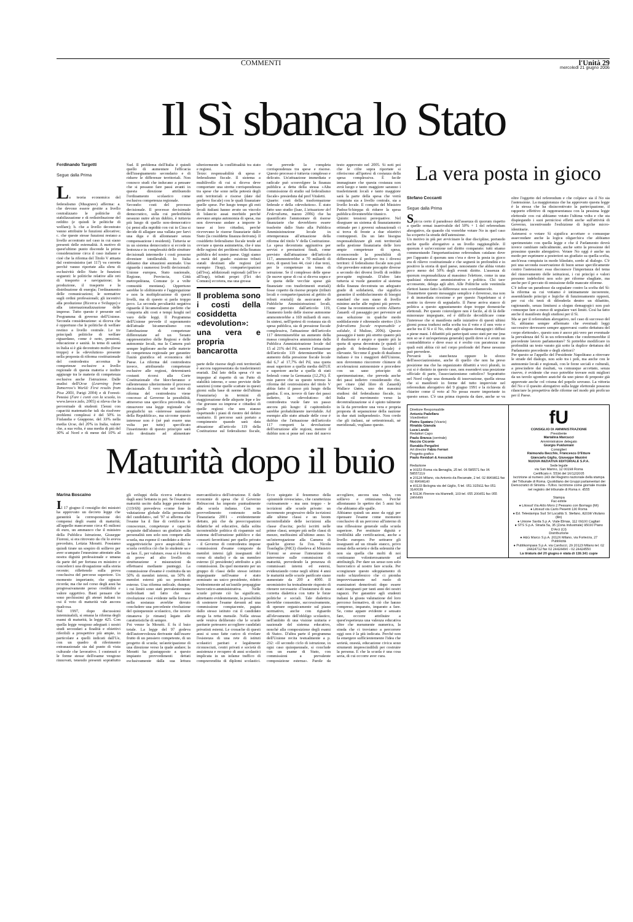COMMENTI l'Unità 29
mercoledì 21 giugno 2006
Il Sì sbanca lo Stato
Ferdinando Targetti
Segue dalla Prima
La teoria economica del federalismo (Musgrave) afferma: a. che devono essere gestite a livello centralizzato le politiche di stabilizzazione e di redistribuzione del reddito (e quindi le politiche di welfare); b. che a livello decentrato vanno attribuite le funzioni allocative; c. che queste stesse funzioni restano a livello accentrato nel caso in cui siano presenti delle esternalità. A motivo di quest'ultimo punto discende la prima considerazione circa il caso italiano e cioè che la riforma del Titolo V attuata dal centrosinistra (art 117) va corretta perché vanno riportate alla sfera di esclusività dello Stato le funzioni seguenti: le politiche relative alle reti di trasporto e navigazione; la produzione, il trasporto e la distribuzione di energia; l'ordinamento delle comunicazioni; le normative sugli ordini professionali; gli incentivi alla produzione (Ricerca e Sviluppo) e alla internazionalizzazione delle imprese. Tutto questo è presente nel Programma di governo dell'Unione. Seconda considerazione: si diceva che è opportuno che le politiche di welfare restino a livello centrale. Le tre principali politiche di welfare riguardano, come è noto, pensioni, educazione e sanità. In tema di sanità in Italia si è già decentrato molto (forse troppo) e la «devolution» presente nella proposta di riforma costituzionale del centrodestra accentua le competenze esclusive a livello regionale di questa materia e inoltre aggiunge tra le materie di competenza esclusiva anche l'istruzione. Dalle analisi dell'Ocse (Learning from Tomorrow's World: First results from Pisa 2003, Parigi 2004) e di Foresti-Pennisi (Fare i conti con la scuola, in www.lavoce.info, 2005) si rileva che la percentuale di studenti 15enni con capacità matematiche tali da risolvere problemi complessi è del 50% in Finlandia e Giappone, del 33% nella media Ocse, del 20% in Italia, valore che, a sua volta, è una media di più del 30% al Nord e di meno del 10% al Sud. Il problema dell'Italia è quindi quello di aumentare l'efficacia dell'insegnamento secondario e di ridurre le differenze territoriali. Non conosco studi che inducano a pensare che si possano fare passi avanti in questa direzione attribuendo l'ordinamento scolastico come esclusiva competenza regionale.
Secondo: costi del processo decisionale. Il processo decisionale democratico, sulla cui preferibilità nessuno nutre alcun dubbio, è tuttavia più lungo di quello non-democratico (si pensi alla rapidità con cui in Cina si decide di allagare una vallata per farvi una diga e di allontanare senza compensazione i residenti). Tuttavia se in un sistema democratico si eccede in lentezza e in complessità delle strutture decisionali intermedie i costi possono diventare intollerabili. In Italia abbiamo due situazioni anomale. Una riguarda i numerosi livelli decisionali: Unione europea, Stato nazionale, Regione, Provincia, Città metropolitana, Comune (e a volte comunità montana). Opportuno sarebbe lo sfoltimento e l'aggregazione e non la moltiplicazione di questi livelli, ma di questo si parla troppo poco. La seconda peculiarità negativa riguarda il bicameralismo perfetto che comporta alti costi e tempi lunghi nel varo delle leggi. Il Programma dell'Unione prevede il superamento dell'attuale bicameralismo con l'attribuzione di competenze differenziate ad un Senato rappresentativo delle Regioni e delle autonomie locali, ma la Camera può sempre legiferare anche nelle materie di competenza regionale per garantire l'unità giuridica ed economica del Paese. La riforma del centrodestra invece, attribuendo competenze esclusive alle regioni, determinerà costanti ricorsi alla Corte Costituzionale che bloccheranno e rallenteranno ulteriormente il processo decisionale. È vero che nel testo di riforma del centrodestra viene concesso al Governo la possibilità, attraverso una specifica procedura, di rimuovere una legge regionale che pregiudichi un «interesse nazionale della Repubblica», ma siccome questo interesse non è (né può essere una volta per tutte) specificato l'inserimento di questo principio sarà solo destinato ad alimentare ulteriormente la conflittualità tra stato e regioni.
Terzo: responsabilità di spesa e federalismo fiscale. Il sistema a multilivello di cui si diceva deve comportare una stretta corrispondenza tra spese che sono nella potestà degli enti territoriali e risorse (date dal prelievo fiscale) con le quali finanziare quelle spese. Per lungo tempo gli enti locali italiani hanno avuto un vincolo di bilancio assai morbido perché avevano ampia autonomia di spesa, ma non dovevano andare a imporre le tasse ai loro cittadini, perché ricevevano le risorse finanziarie dallo Stato (la cosiddetta finanza derivata). Il cosiddetto federalismo fiscale tende ad ovviare a questa asimmetria, che è una delle ragioni dei problemi della finanza pubblica del nostro paese. Oggi siamo a metà del guado: esistono tributi statali destinati alle regioni (ad esempio l'Irap), compartecipazioni (all'Iva), addizionali regionali (all'Ire e all'Irap), tributi propri (l'Ici dei Comuni) eccetera, ma una grossa
Il problema sono i costi della cosiddetta «devolution»: una vera e propria bancarotta
parte delle risorse degli enti territoriali è ancora rappresentata da trasferimenti erariali. Dal lato della spesa c'è un impegno al rispetto di un Patto di stabilità interno, e sono previste delle sanzioni (come quelle scattate in questi giorni sulla base di norme dell'ultima Finanziaria) in termini di maggiorazione delle aliquote Irpe e Ire che gravano su imprese e cittadini di quelle regioni che non stanno rispettando i piani di rientro del debito sanitario. Il percorso sarà portato a compimento quando sarà data attuazione all'articolo 119 della Costituzione sul federalismo fiscale, che prevede la completa corrispondenza tra spese e risorse. Questo processo è tuttavia complesso e delicato. Un'attuazione immediata e radicale può sconvolgere la finanza pubblica a detta della stessa «Alta commissione di studio sul federalismo fiscale» presieduta dal prof Vitaletti.
Quarto: costi della trasformazione federale e della «devolution». È stato fatto uno studio (Isae, L'attuazione del Federalismo, marzo 2006) che ha quantificato l'ammontare di risorse finanziarie che dovrebbero essere trasferite dallo Stato alla Pubblica Amministrazione locale in ottemperanza all'attuazione della riforma del titolo V della Costituzione. La spesa decentrata aggiuntiva per servizi e prestazioni finali, come previsto dall'attuazione dell'articolo 117, ammonterebbe a 70 miliardi di euro, di questi ben 44, cioè i due terzi, per le competenze in tema di istruzione. Se il complesso delle spese (le nuove spese di cui si diceva sopra e le quota delle vecchie spese già finanziate con trasferimenti erariali) fosse coperto da risorse proprie (tributi locali o compartecipazioni al gettito di tributi erariali) da assicurare alle Pubbliche Amministrazioni locali, come previsto dall'articolo 119, l'aumento lordo delle risorse autonome ammonterebbe a 169 miliardi di euro. In sintesi, nell'ipotesi di costanza sia di spesa pubblica, sia di pressione fiscale complessiva, l'attuazione dell'articolo 117 determinerebbe un aumento della massa complessiva amministrata dalla Pubblica Amministrazione locale dal 15 al 21% del Pil, mentre l'attuazione dell'articolo 119 determinerebbe un aumento della pressione fiscale locale dal 6,7 al 17,7% del Pil, una quota assai superiore a quella media dell'UE e superiore anche a quella di stati federali come la Germania (12,2%). È mio parere che su questo terreno la riforma del centrosinistra del titolo V abbia fatto il passo più lungo della gamba. E ora, invece di fare dei passi indietro, la «devolution» del centrodestra vuole fare un passo ancora più lungo: il capitombolo sarebbe probabilmente inevitabile. Ad esempio allo stato attuale delle cose è dubbio che l'attuazione dell'articolo 117 comporti la devoluzione dell'istruzione alle regioni, mentre il dubbio non si pone nel caso del nuovo testo approvato nel 2005. Si noti poi che le cifre sopra riportate si riferiscono all'ipotesi di costanza della spesa complessiva. È facile immaginare che questa costanza non avrà luogo e tanto maggiore saranno i trasferimenti locali e tanto maggiore sarà la parte della spesa che verrà compiuta sia a livello centrale, sia a livello locale. Il compito del Ministro Padoa-Schioppa di ridurre la spesa pubblica diventerebbe titanico.
Quinto: tensioni perequative. Nel disegnare un sistema di finanziamento ottimale per i governi subnazionali ci si trova di fronte a due obiettivi contrapposti. Da un lato bisogna responsabilizzare gli enti territoriali nella gestione finanziaria delle loro ampie competenze di spesa, riconoscendo la possibilità di differenziare il prelievo tra i diversi territori: il federalismo fiscale non può che prevedere entrate procapite diverse a secondo dei diversi livelli di reddito procapite regionale. D'altro lato tuttavia si vuole garantire al sistema della finanza decentrata un adeguato grado di solidarietà, che significa garantire il soddisfacimento di bisogni standard che non siano di livello minimo anche alle regioni più povere. Come ha recentemente scritto Alberto Zanardi «il passaggio per pervenire ad una soluzione in qualche modo soddisfacente è oltremodo stretto» (Un federalismo fiscale responsabile e solidale, il Mulino, 2006). Questo passaggio è tanto più stretto quanto più il dualismo è ampio e quanto più la quota di spesa decentrata (e quindi il grado di federalismo fiscale) è rilevante. Siccome il grado di dualismo italiano è tra i maggiori dell'Unione, non dovremmo rincorrere chimere di accelerazioni autonomiste e procedere con un sano principio di sperimentazione, che preveda anche dei passi indietro considerando che, per citare (dal libro di Zanardi) Wallace Oates, uno dei massimi studiosi del federalismo fiscale, in Italia «il movimento verso la decentralizzazione si è spinto talmente in là da prevedere una vera e propria proposta di separazione della nazione in due stati indipendenti». Non credo che gli italiani, né settentrionali, né meridionali, vogliano questo.
Maturità dopo il buio
Marina Boscaino
Il 17 giugno il consiglio dei ministri ha approvato un decreto legge che garantirà la corresponsione dei compensi degli esami di maturità; all'appello mancavano circa 45 milioni di euro, un ammanco che il ministro della Pubblica Istruzione, Giuseppe Fioroni, si era ritrovato da chi lo aveva preceduto, Letizia Moratti. Possiamo quindi tirare un sospiro di sollievo per aver scampato l'ennesimo attentato alla nostra dignità professionale e umana da parte del per fortuna ex ministro e concederci una divagazione sulla storia recente; riflettendo sulla prova conclusiva del percorso superiore. Un momento importante, che ognuno ricorda; ma che nel corso degli anni ha progressivamente perso credibilità e valore oggettivo. Basti pensare che sono pochissimi gli atenei italiani in cui il voto di maturità vale ancora qualcosa.
Nel 1997, dopo discussioni interminabili, si emana la riforma degli esami di maturità, la legge 425. Con quella legge vengono adeguati i nostri studi secondari a finalità e obiettivi riferibili a prospettive più ampie, in particolare a quelli indicati dall'Ue, con un quadro di riferimento extranazionale sia dal punto di vista culturale che lavorativo. I contenuti e le forme stesse dell'esame vengono rinnovati, tenendo presenti soprattutto gli sviluppi della ricerca educativa dagli anni Settanta in poi. Se l'esame di maturità uscito dalla legge precedente (119/69) prevedeva «come fine la valutazione globale della personalità del candidato», nel '97 si afferma che l'esame ha il fine di certificare le conoscenze, competenze e capacità acquisite dall'alunno: un giudizio sulla personalità non solo non compete alla scuola, ma espone il candidato a derive soggettivistiche poco auspicabili; la scuola certifica ciò che lo studente sa e sa fare. E, per valutare, essa si è fornita di prove ad alto livello di strutturazione e misurazioni da effettuarsi mediante punteggi. La commissione d'esame è costituita da un 50% di membri interni, un 50% di membri esterni più un presidente esterno. Una riforma radicale, dunque, i cui limiti sono stati prevalentemente individuati nel fatto che una rivoluzione così evidente nella forma e nella sostanza avrebbe dovuto concludere una precedente rivoluzione del quinquennio scolastico, che invece rimaneva (e rimane) legato alle caratteristiche di sempre.
Poi venne la Moratti. E fu il buio totale. La legge del 97 godeva dell'autorevolezza derivante dall'essere frutto di un pensiero competente, di un progetto di scuola; un'anticipazione di una direzione verso la quale andare; la Moratti ha giustapposto a questo impianto provvedimenti dettati esclusivamente dalla sua lettura mercantilistica dell'istruzione. E dalle economie di spesa che il Governo Belrusconi ha imposto puntualmente alla scuola italiana. Con un provvedimento contenuto nella Finanziaria 2001 - evidentemente dettato, più che da preoccupazioni didattiche ed educative, dalla solita incontenibile politica di risparmio sul sistema dell'istruzione pubblico e dai consueti favoritismi per quello privato - il Governo di centrodestra impose commissioni d'esame composte da membri interni (gli insegnanti del corso di studio) e da un membro esterno (il presidente) attribuito a più commissioni. Da quel momento per un gruppo di classi dello stesso istituto impegnante nell'esame è stato nominato un unico presidente, ridotto evidentemente ad un'inutile propaggine burocratico-amministrativa. Nelle scuole private ciò ha significato, altrettanto evidentemente, la possibilità di sostenere l'esame davanti ad una commissione compiacente, pagata dallo stesso istituto cui il candidato eroga la retta mensile. Nella stessa sede veniva deliberato che le scuole paritarie potessero accogliere candidati privatisti esterni. Le cronache di questi anni si sono fatte carico di rivelare l'esistenza di una rete di istituti scolastici paritari e legalmente riconosciuti, centri privati e società di assistenza e recupero di anni scolastici implicata in un infame traffico di compravendita di diplomi scolastici. Ecco spiegato il fenomeno della «piramide rovesciata», che caratterizza curiosamente - ma non troppo - le iscrizioni alle scuole private: un incremento progressivo delle iscrizioni alle ultime classi e un boom incontrollabile delle iscrizioni alla classe d'uscita; pochi iscritti nelle prime classi, sempre più nelle classi di mezzo, moltissimi all'ultimo anno. In un'interrogazione alla Camera di qualche giorno fa l'on. Nicola Tranfaglia (PdCI) chiedeva al Ministro Fioroni se avesse l'intenzione di intervenire sulle commissioni di maturità, prevedendo la presenza di commissari interni ed esterni, evidenziando come negli ultimi 4 anni le maturità nelle scuole parificate siano aumentate da 200 a 4000. Il neoministro ha testualmente risposto di ritenere necessario «l'instaurarsi di una corretta dialettica con tutte le forze politiche e sociali. Tale dialettica dovrebbe consentire, successivamente, di operare organicamente sul piano normativo, anche con riguardo all'elevamento dell'obbligo scolastico, nell'ambito di una visione unitaria e nazionale del sistema educativo, nonché alla composizione degli esami di Stato». D'altra parte il programma dell'Unione recita testualmente a p. 232: «Il secondo ciclo di istruzione, in ogni caso quinquennale, si conclude con un esame di Stato, con commissioni a prevalente composizione esterna». Parole da accogliere, ancora una volta, con sollievo e ottimismo. Perché allontanano lo spettro dei 5 anni bui che abbiamo alle spalle.
Abbiamo quindi un anno da oggi per ripensare l'esame come momento conclusivo di un percorso all'interno di una riflessione generale sulla scuola superiore. Per restituire dignità e credibilità alle certificazioni, anche a livello europeo. Per sottrarre gli insegnanti ad un rituale stanco, privo ormai della serietà e della solennità che non sia quella che molti di noi continuano volonterosamente ad attribuirgli. Per dare un senso non solo burocratico al nostro fare scuola. Per scongiurare questo sdoppiamento di ruolo schizofrenico che ci piomba improvvisamente nel ruolo di esaminatori demotivati dopo essere stati insegnanti per tanti anni dei nostri ragazzi. Per garantire agli studenti italiani la giusta valutazione del loro percorso formativo, di ciò che hanno compreso, imparato, imparato a fare. Se, come appare evidente e sensato fare, occorre attribuire a quest'esperienza una valenza educativa oltre che meramente numerica, la strada che ci troviamo a percorrere oggi non è la più indicata. Perché non fa emergere sufficientemente l'idea che serietà, onestà, educazione civica sono strumenti imprescindibili per costruire la persona. E che la scuola è una cosa seria, di cui occorre aver cura.
La vera posta in gioco
Stefano Ceccanti
Segue dalla Prima
Spicca certo il paradosso dell'assenza di quorum rispetto a quello ormai inarrivabile del 50% + 1 del referendum abrogativo, da quando chi vorrebbe votare No in quel caso ha scoperto la strada dell'astensione.
Un motivo in più per avvicinare le due discipline, portando anche quello abrogativo a un livello raggiungibile. Il quorum è un'eccezione nel diritto comparato: tutti stiamo commentando l'importantissimo referendum catalano dove per l'appunto il quorum non c'era e dove la posta in gioco era di rilievo costituzionale e che segnerà in profondità e in positivo la storia di quel paese, nonostante che abbia votato poco meno del 50% degli eventi diritto. L'assenza di quorum responsabilizza al massimo l'elettore, come in una qualsiasi elezione amministrativa e politica. Chi tace acconsente, delega agli altri. Alle Politiche solo ventimila elettori hanno fatto la differenza: non scordiamocelo.
Trasmettere questo messaggio semplice è doveroso, ma non è di immediata ricezione e per questo Napoletano si è sentito in dovere di segnalarlo. Il Paese arriva stanco di politica a questo appuntamento dopo troppe domeniche elettorali. Per questo coinvolgere non è facile, al di là delle minoranze impegnate, ed è difficile decodificare come l'interesse che si manifesta nelle iniziative di questi ultimi giorni possa tradursi nella scelta tra il voto e il non voto e anche tra il Sì e il No, oltre agli slogans demagogici diffusi a piene mani. I dibattiti più partecipati sono stati per me (ma non so se è un'esperienza generale) quelli dove si è avuto un contraddittorio e dove esso si è svolto con pacatezza: ma quali esiti abbia ciò nel corpo profondo del Paese nessuno può prevedere.
Prevarrà la stanchezza oppure lo sforzo dell'associazionismo, anche di quello che non ha preso posizione ma che ha organizzato dibattiti a voci plurali, in cui si è distinto in questo caso, non essendovi una posizione ufficiale di parte, l'associazionismo cattolico? Soprattutto nel Nord colgo una domanda di innovazione, quella stessa che si manifestò in forme del tutto impreviste nel referendum abrogativo del 9 giugno 1991 e la richiesta di chiarire come il voto al No possa essere importante in questo senso. C'è una prima risposta da dare, anche se va oltre l'oggetto del referendum e che colpisce sia il No sia l'astensione. La maggioranza che ha approvato questa legge è la stessa che ha disincentivato la partecipazione, il rapporto effettivo di rappresentanza con la pessima legge elettorale con cui abbiamo votato l'ultima volta e che sta dispiegando i suoi perniciosi effetti anche sull'attività di Governo, incentivando l'esibizione di logiche micro-identitarie.
Astenersi o votare Sì significa accettare o comunque assecondare anche la logica oligarchica che abbiamo sperimentato con quella legge e che il Parlamento dovrà invece cambiare radicalmente, anche sotto la pressione del prossimo quesito abrogativo. Votare No oggi è anche un modo per esprimere a posteriori un giudizio su quella scelta, anch'essa compiuta in modo blindato, sordo al dialogo. C'è poi una seconda osservazione di buon senso specificamente contro l'astensione: essa disconosce l'importanza del tema del rinnovamento delle istituzioni, i cui princìpi e valori possono indebolirsi non solo per riforme sbagliate, ma anche per il peccato di omissione delle mancate riforme.
C'è infine un paradosso da segnalare contro la scelta del Sì: la riforma su cui votiamo è intimamente incoerente, assemblando principi e logiche di funzionamento opposti, per cui chi tenti di difenderla dentro un dibattito, ragionando, senza limitarsi a slogan demagogici non può comunque fare a meno di segnalare vari limiti. Così ha fatto anche il manifesto degli studiosi per il Sì.
Ma se per il referendum abrogativo, nel caso di successo del Sì, abbiamo sempre affermato che eventuali leggi successive dovessero sempre approvarsi «sotto dettatura del corpo elettorale», questo non è ancor più vero per eventuale la prevalenza del Sì in un referendum che confermerebbe il precedente lavoro parlamentare? Si potrebbe modificare in profondità un testo varato già sotto la duplice dettatura del Parlamento precedente e degli elettori?
Per questo se l'appello del Presidente Napolitano a ritrovare le strade del dialogo, non solo tra i poli, ma anche con le autonomie locali e regionali, con le forze sociali e culturali, a prescindere dai risultati, va comunque accettato, senza riserve, è evidente che esso potrebbe trovare esiti migliori da un tavolo sgombro anziché da uno pieno di proposte già approvate anche col crisma del popolo sovrano. La vittoria del No e il quesito abrogativo sulla legge elettorale possono rilanciare la prospettiva delle riforme nel modo più proficuo per il Paese.
Direttore Responsabile
Antonio Padellaro
Vicedirettori
Pietro Spataro (Vicario)
Rinaldo Gianola
Luca Landò
Redattori Capo
Paolo Branca (centrale)
Nuccio Ciconte
Ronaldo Pergolini
Art director Fabio Ferrari
Progetto grafico
Paolo Residori & Associati
Redazione
● 00153 Roma via Benaglia, 25 tel. 06 585571 fax 06 58557219
● 20124 Milano, via Antonio da Recanate, 2 tel. 02 8969811 fax 02 89698140
● 40133 Bologna via del Giglio, 5 tel. 051 315911 fax 051 3140039
● 50136 Firenze via Mannelli, 103 tel. 055 200451 fax 055 2466499
fU
CONSIGLIO DI AMMINISTRAZIONE
Presidente
Marialina Marcucci
Amministratore delegato
Giorgio Poidomani
Consiglieri
Raimondo Becchis, Francesco D'Ettore
Giancarlo Giglio, Giuseppe Mazzini
NUOVA INIZIATIVA EDITORIALE S.P.A.
Sede legale
via San Marino, 12 00198 Roma
Certificato n. 5534 del 16/12/2005
Iscrizione al numero 243 del Registro nazionale della stampa del Tribunale di Roma. Quotidiano dei Gruppi parlamentari dei Democratici di Sinistra - l'Ulivo. Iscrizione come giornale murale nel registro del tribunale di Roma n. 4555
Stampa
Fac-simile
● Litosud Via Aldo Moro 2 Pessano con Bornago (Mi)
● Litosud via Carlo Pesenti 130 Roma
● Ed. Telestampa Sud Srl Località S. Stefano, 82038 Vitulano (Bn)
● Unione Sarda S.p.A. Viale Elmas, 112 09100 Cagliari
● STS S.p.A. Strada 5a, 35 (Zona Industriale) 95030 Piano D'Arci (Ct)
Distribuzione
● A&G Marco S.p.A. 20126 Milano, via Fortezza, 27
Pubblicità
● Publikompass S.p.A. via Carducci, 29 20123 Milano tel. 02 24424712 fax 02 24424490 - 02 24424550
La tiratura del 20 giugno è stata di 139.341 copie